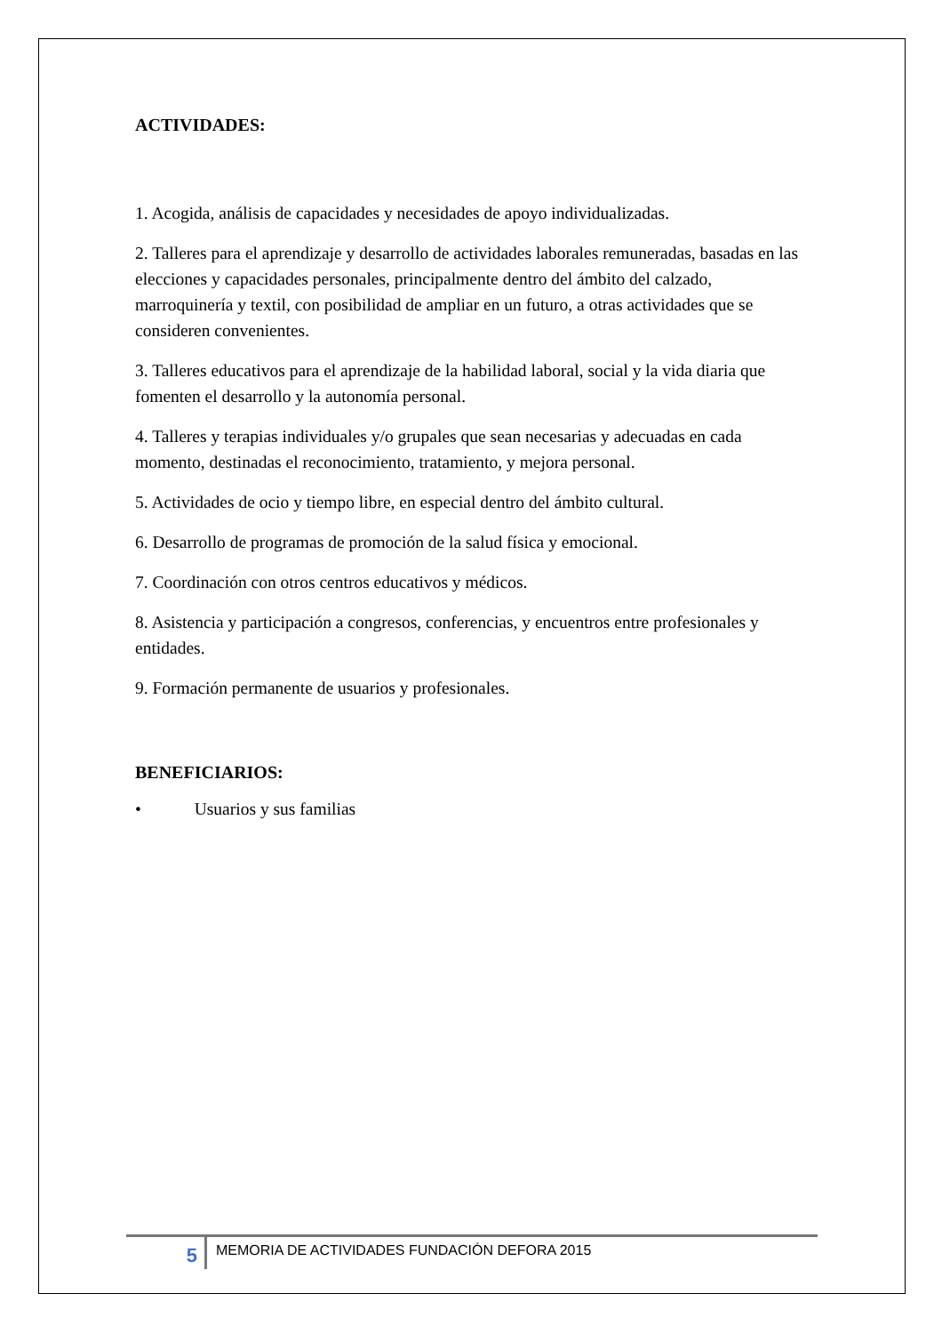ACTIVIDADES:
1. Acogida, análisis de capacidades y necesidades de apoyo individualizadas.
2. Talleres para el aprendizaje y desarrollo de actividades laborales remuneradas, basadas en las elecciones y capacidades personales, principalmente dentro del ámbito del calzado, marroquinería y textil, con posibilidad de ampliar en un futuro, a otras actividades que se consideren convenientes.
3. Talleres educativos para el aprendizaje de la habilidad laboral, social y la vida diaria que fomenten el desarrollo y la autonomía personal.
4. Talleres y terapias individuales y/o grupales que sean necesarias y adecuadas en cada momento, destinadas el reconocimiento, tratamiento, y mejora personal.
5. Actividades de ocio y tiempo libre, en especial dentro del ámbito cultural.
6. Desarrollo de programas de promoción de la salud física y emocional.
7. Coordinación con otros centros educativos y médicos.
8. Asistencia y participación a congresos, conferencias, y encuentros entre profesionales y entidades.
9. Formación permanente de usuarios y profesionales.
BENEFICIARIOS:
• Usuarios y sus familias
5
MEMORIA DE ACTIVIDADES FUNDACIÓN DEFORA 2015